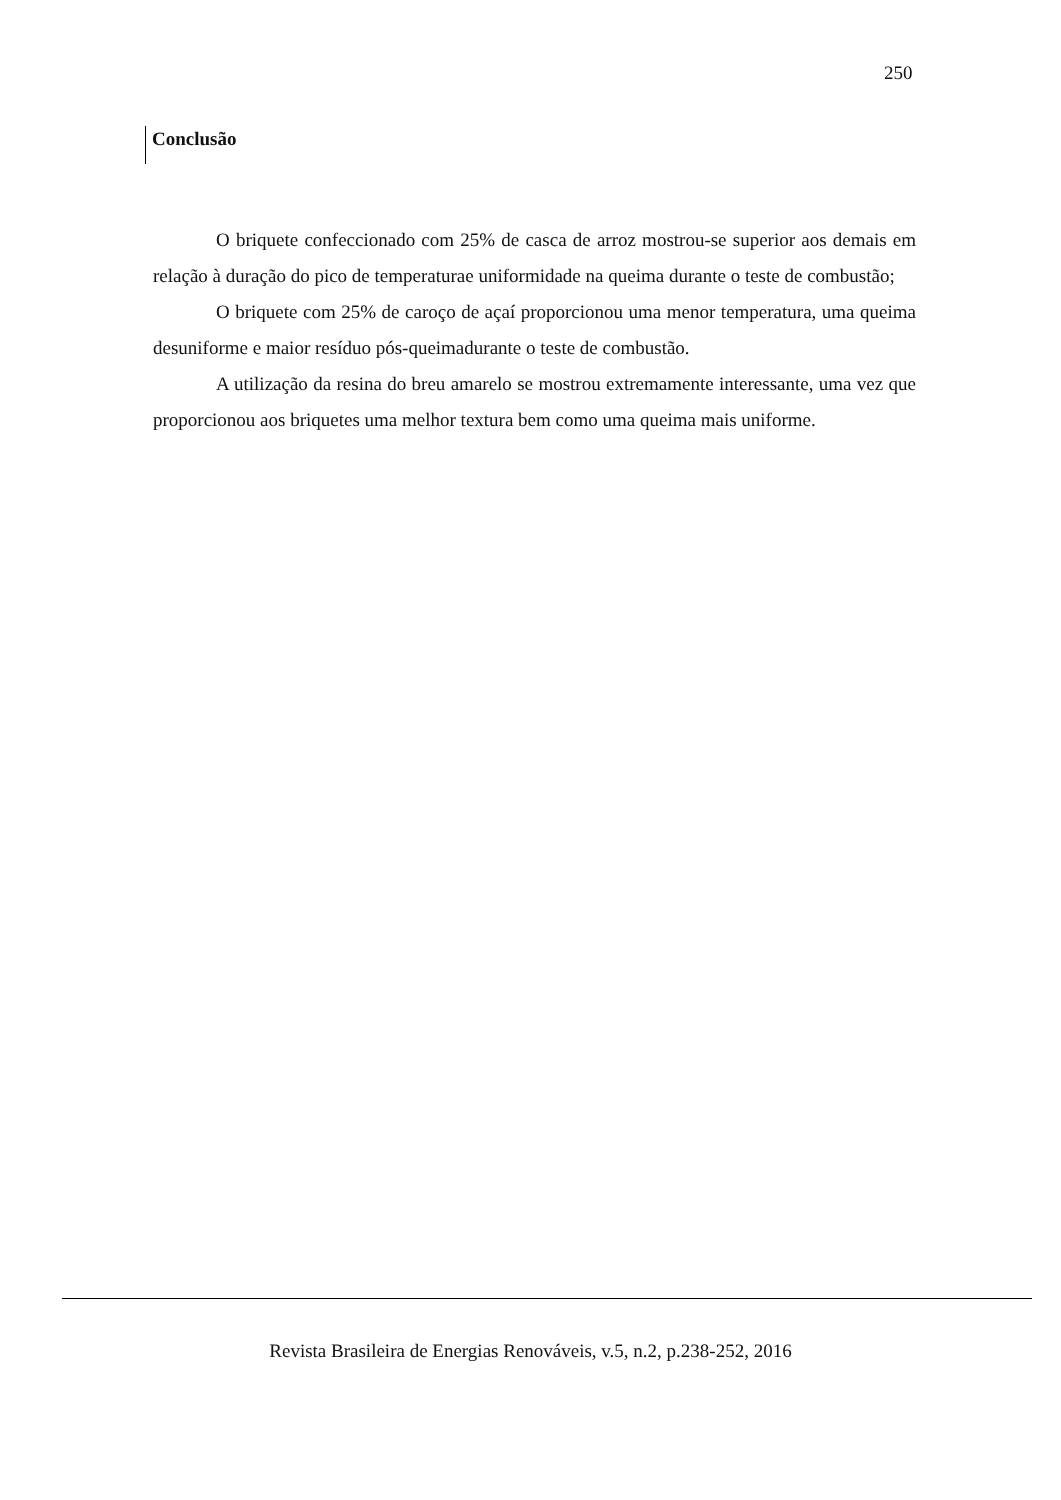250
Conclusão
O briquete confeccionado com 25% de casca de arroz mostrou-se superior aos demais em relação à duração do pico de temperaturae uniformidade na queima durante o teste de combustão;
O briquete com 25% de caroço de açaí proporcionou uma menor temperatura, uma queima desuniforme e maior resíduo pós-queimadurante o teste de combustão.
A utilização da resina do breu amarelo se mostrou extremamente interessante, uma vez que proporcionou aos briquetes uma melhor textura bem como uma queima mais uniforme.
Revista Brasileira de Energias Renováveis, v.5, n.2, p.238-252, 2016